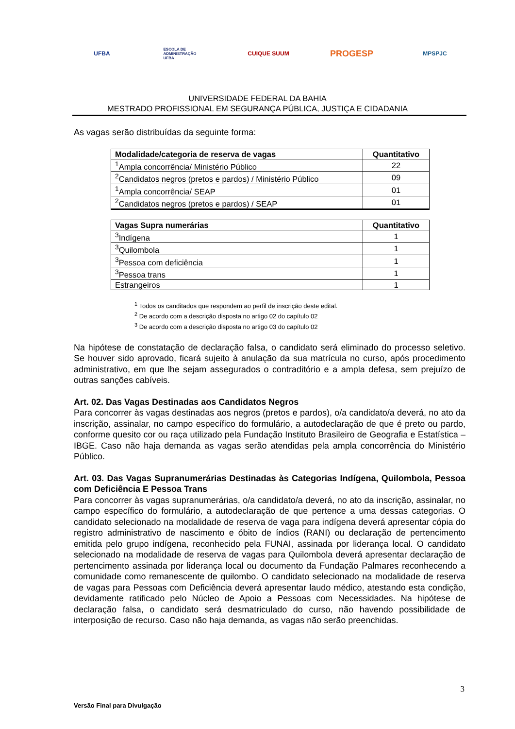UFBA
ESCOLA DE ADMINISTRAÇÃO UFBA
CUIQUE SUUM
PROGESP
MPSPJC
UNIVERSIDADE FEDERAL DA BAHIA
MESTRADO PROFISSIONAL EM SEGURANÇA PÚBLICA, JUSTIÇA E CIDADANIA
As vagas serão distribuídas da seguinte forma:
| Modalidade/categoria de reserva de vagas | Quantitativo |
| --- | --- |
| <sup>1</sup> Ampla concorrência/ Ministério Público | 22 |
| <sup>2</sup> Candidatos negros (pretos e pardos) / Ministério Público | 09 |
| <sup>1</sup> Ampla concorrência/ SEAP | 01 |
| <sup>2</sup> Candidatos negros (pretos e pardos) / SEAP | 01 |
| Vagas Supra numerárias | Quantitativo |
| --- | --- |
| <sup>3</sup> Indígena | 1 |
| <sup>3</sup> Quilombola | 1 |
| <sup>3</sup> Pessoa com deficiência | 1 |
| <sup>3</sup> Pessoa trans | 1 |
| Estrangeiros | 1 |
<sup>1</sup> Todos os canditados que respondem ao perfil de inscrição deste edital.
<sup>2</sup> De acordo com a descrição disposta no artigo 02 do capítulo 02
<sup>3</sup> De acordo com a descrição disposta no artigo 03 do capítulo 02
Na hipótese de constatação de declaração falsa, o candidato será eliminado do processo seletivo. Se houver sido aprovado, ficará sujeito à anulação da sua matrícula no curso, após procedimento administrativo, em que lhe sejam assegurados o contraditório e a ampla defesa, sem prejuízo de outras sanções cabíveis.
Art. 02. Das Vagas Destinadas aos Candidatos Negros
Para concorrer às vagas destinadas aos negros (pretos e pardos), o/a candidato/a deverá, no ato da inscrição, assinalar, no campo específico do formulário, a autodeclaração de que é preto ou pardo, conforme quesito cor ou raça utilizado pela Fundação Instituto Brasileiro de Geografia e Estatística – IBGE. Caso não haja demanda as vagas serão atendidas pela ampla concorrência do Ministério Público.
Art. 03. Das Vagas Supranumerárias Destinadas às Categorias Indígena, Quilombola, Pessoa com Deficiência E Pessoa Trans
Para concorrer às vagas supranumerárias, o/a candidato/a deverá, no ato da inscrição, assinalar, no campo específico do formulário, a autodeclaração de que pertence a uma dessas categorias. O candidato selecionado na modalidade de reserva de vaga para indígena deverá apresentar cópia do registro administrativo de nascimento e óbito de índios (RANI) ou declaração de pertencimento emitida pelo grupo indígena, reconhecido pela FUNAI, assinada por liderança local. O candidato selecionado na modalidade de reserva de vagas para Quilombola deverá apresentar declaração de pertencimento assinada por liderança local ou documento da Fundação Palmares reconhecendo a comunidade como remanescente de quilombo. O candidato selecionado na modalidade de reserva de vagas para Pessoas com Deficiência deverá apresentar laudo médico, atestando esta condição, devidamente ratificado pelo Núcleo de Apoio a Pessoas com Necessidades. Na hipótese de declaração falsa, o candidato será desmatriculado do curso, não havendo possibilidade de interposição de recurso. Caso não haja demanda, as vagas não serão preenchidas.
3
Versão Final para Divulgação